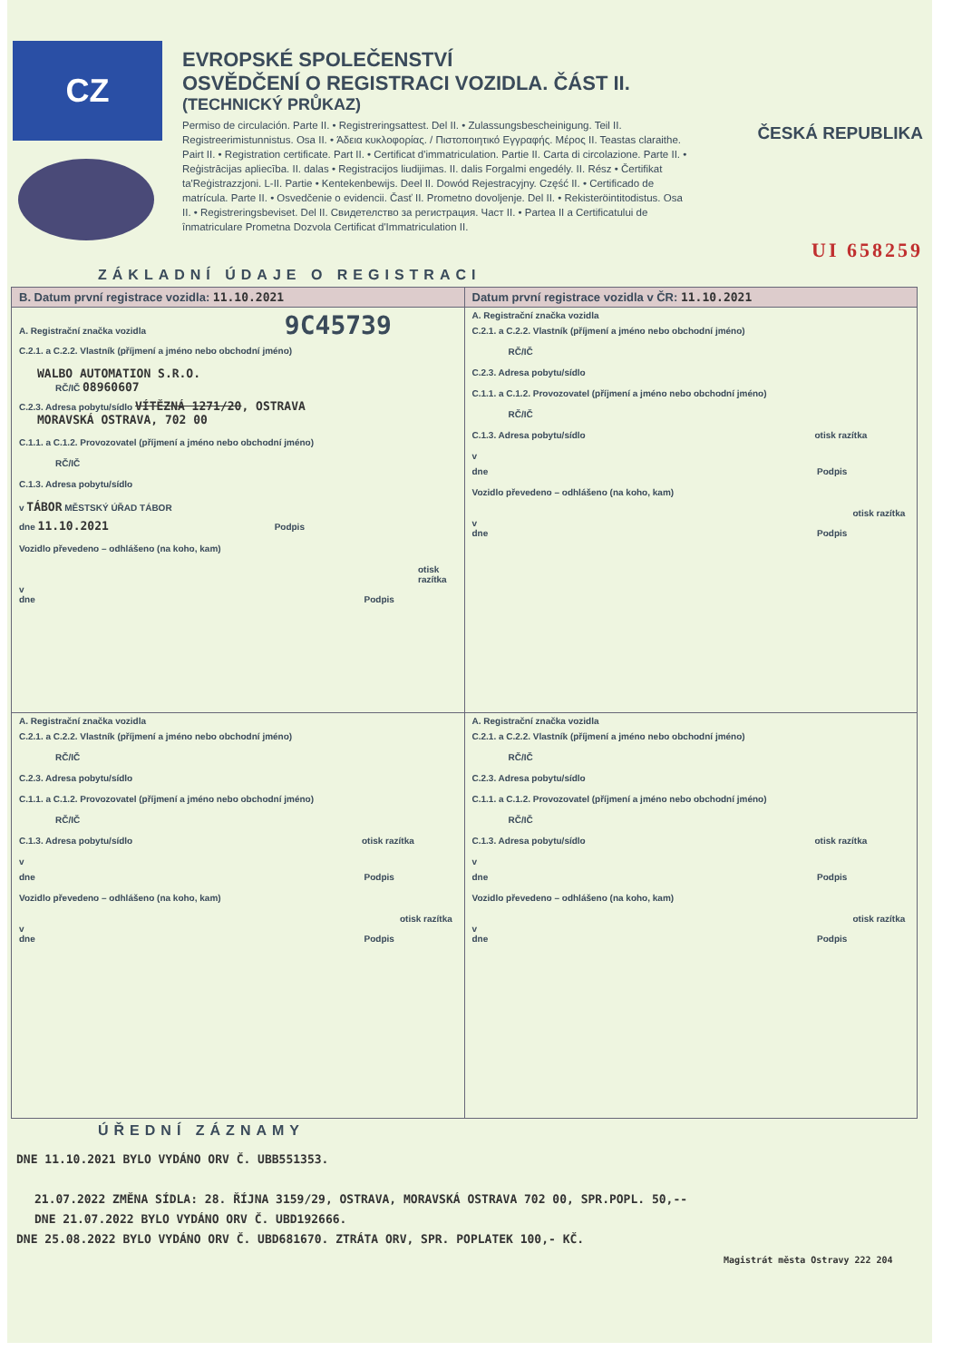CZ
EVROPSKÉ SPOLEČENSTVÍ
OSVĚDČENÍ O REGISTRACI VOZIDLA. ČÁST II.
(TECHNICKÝ PRŮKAZ)
Permiso de circulación. Parte II. • Registreringsattest. Del II. • Zulassungsbescheinigung. Teil II. Registreerimistunnistus. Osa II. • Άδεια κυκλοφορίας. / Πιστοποιητικό Εγγραφής. Μέρος II. Teastas claraithe. Pairt II. • Registration certificate. Part II. • Certificat d'immatriculation. Partie II. Carta di circolazione. Parte II. • Reģistrācijas apliecība. II. dalas • Registracijos liudijimas. II. dalis Forgalmi engedély. II. Rész • Čertifikat ta'Reġistrazzjoni. L-II. Partie • Kentekenbewijs. Deel II. Dowód Rejestracyjny. Część II. • Certificado de matrícula. Parte II. • Osvedčenie o evidencii. Časť II. Prometno dovoljenje. Del II. • Rekisteröintitodistus. Osa II. • Registreringsbeviset. Del II. Свидетелство за регистрация. Част II. • Partea II a Certificatului de înmatriculare Prometna Dozvola Certificat d'Immatriculation II.
ČESKÁ REPUBLIKA
UI 658259
ZÁKLADNÍ ÚDAJE O REGISTRACI
| B. Datum první registrace vozidla: 11.10.2021 | Datum první registrace vozidla v ČR: 11.10.2021 |
| A. Registrační značka vozidla 9C45739 C.2.1. a C.2.2. Vlastník (příjmení a jméno nebo obchodní jméno) WALBO AUTOMATION S.R.O. RČ/IČ 08960607 C.2.3. Adresa pobytu/sídlo VÍTĚZNÁ 1271/20 , OSTRAVA MORAVSKÁ OSTRAVA, 702 00 C.1.1. a C.1.2. Provozovatel (příjmení a jméno nebo obchodní jméno) RČ/IČ C.1.3. Adresa pobytu/sídlo v TÁBOR MĚSTSKÝ ÚŘAD TÁBOR dne 11.10.2021 Podpis Vozidlo převedeno – odhlášeno (na koho, kam) otisk razítka v dne Podpis | A. Registrační značka vozidla C.2.1. a C.2.2. Vlastník (příjmení a jméno nebo obchodní jméno) RČ/IČ C.2.3. Adresa pobytu/sídlo C.1.1. a C.1.2. Provozovatel (příjmení a jméno nebo obchodní jméno) RČ/IČ C.1.3. Adresa pobytu/sídlo otisk razítka v dne Podpis Vozidlo převedeno – odhlášeno (na koho, kam) otisk razítka v dne Podpis |
| A. Registrační značka vozidla C.2.1. a C.2.2. Vlastník (příjmení a jméno nebo obchodní jméno) RČ/IČ C.2.3. Adresa pobytu/sídlo C.1.1. a C.1.2. Provozovatel (příjmení a jméno nebo obchodní jméno) RČ/IČ C.1.3. Adresa pobytu/sídlo otisk razítka v dne Podpis Vozidlo převedeno – odhlášeno (na koho, kam) otisk razítka v dne Podpis | A. Registrační značka vozidla C.2.1. a C.2.2. Vlastník (příjmení a jméno nebo obchodní jméno) RČ/IČ C.2.3. Adresa pobytu/sídlo C.1.1. a C.1.2. Provozovatel (příjmení a jméno nebo obchodní jméno) RČ/IČ C.1.3. Adresa pobytu/sídlo otisk razítka v dne Podpis Vozidlo převedeno – odhlášeno (na koho, kam) otisk razítka v dne Podpis |
ÚŘEDNÍ ZÁZNAMY
DNE 11.10.2021 BYLO VYDÁNO ORV Č. UBB551353.
21.07.2022 ZMĚNA SÍDLA: 28. ŘÍJNA 3159/29, OSTRAVA, MORAVSKÁ OSTRAVA 702 00, SPR.POPL. 50,--
DNE 21.07.2022 BYLO VYDÁNO ORV Č. UBD192666.
DNE 25.08.2022 BYLO VYDÁNO ORV Č. UBD681670. ZTRÁTA ORV, SPR. POPLATEK 100,- KČ.
Magistrát města Ostravy 222 204